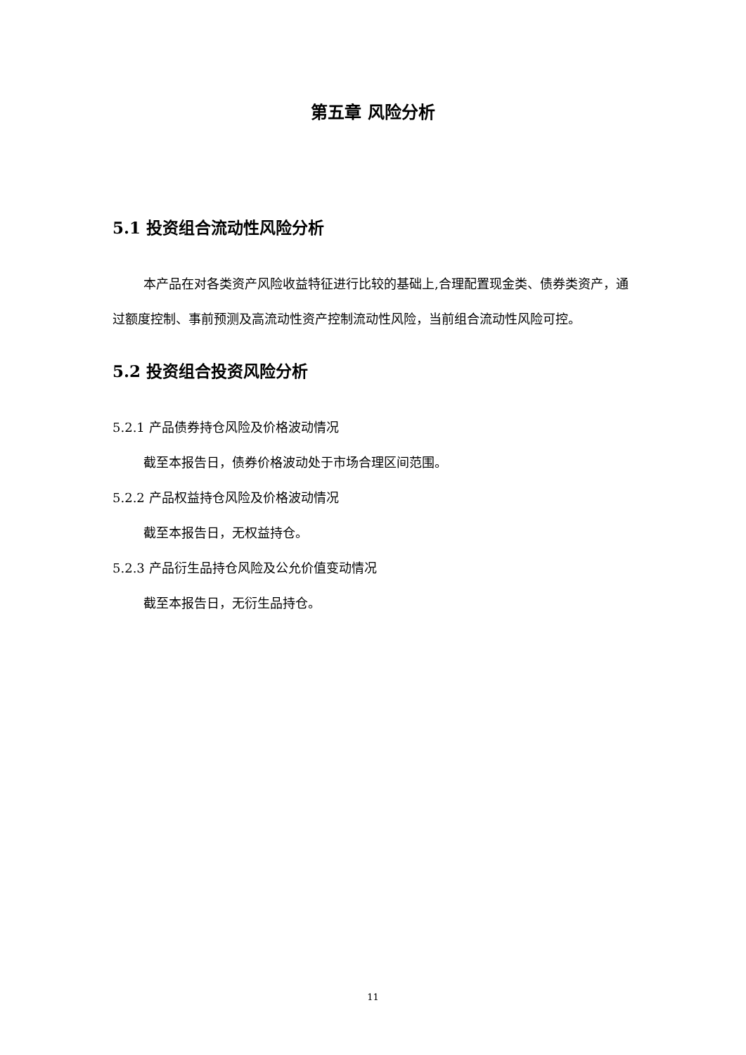第五章 风险分析
5.1 投资组合流动性风险分析
本产品在对各类资产风险收益特征进行比较的基础上,合理配置现金类、债券类资产，通过额度控制、事前预测及高流动性资产控制流动性风险，当前组合流动性风险可控。
5.2 投资组合投资风险分析
5.2.1 产品债券持仓风险及价格波动情况
截至本报告日，债券价格波动处于市场合理区间范围。
5.2.2 产品权益持仓风险及价格波动情况
截至本报告日，无权益持仓。
5.2.3 产品衍生品持仓风险及公允价值变动情况
截至本报告日，无衍生品持仓。
11